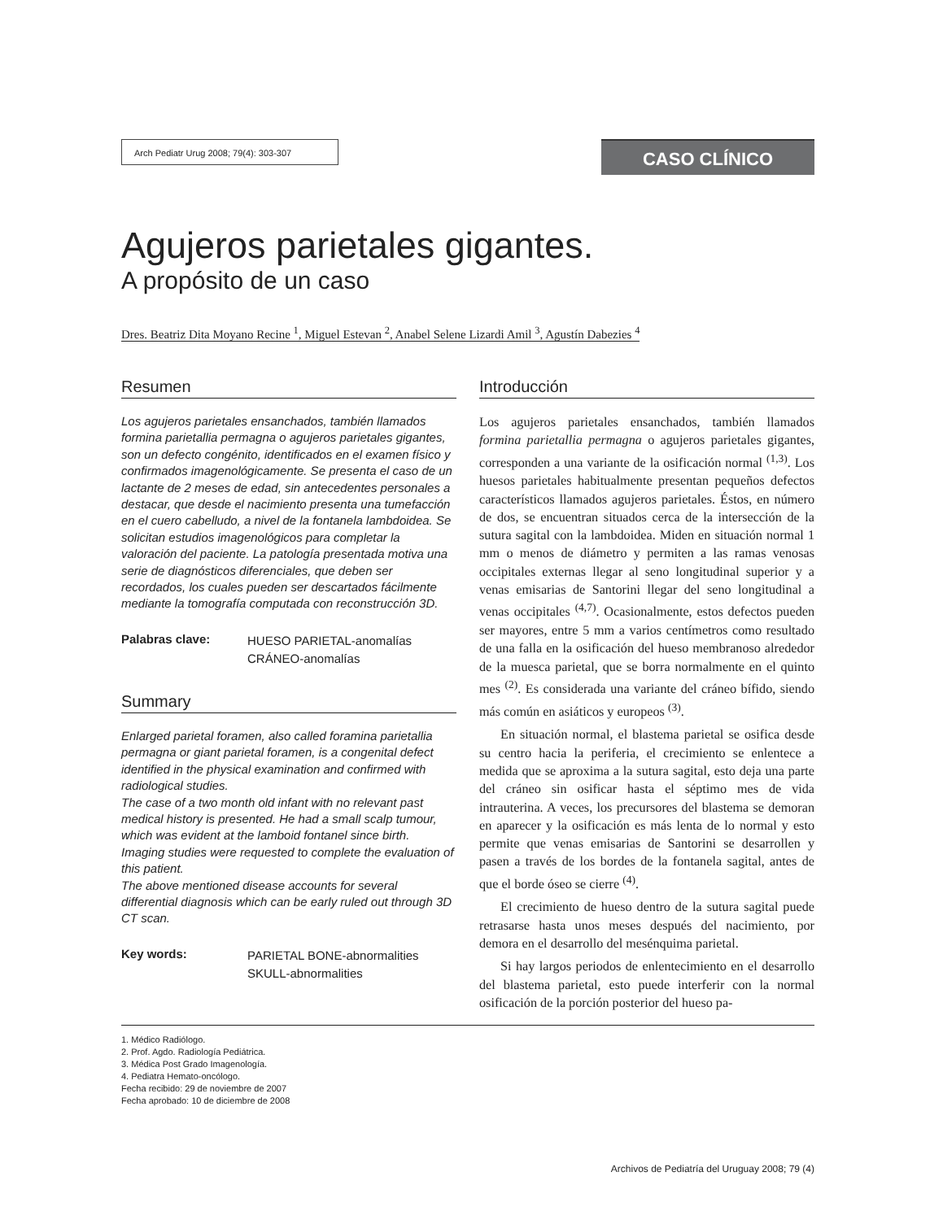Arch Pediatr Urug 2008; 79(4): 303-307
CASO CLÍNICO
Agujeros parietales gigantes.
A propósito de un caso
Dres. Beatriz Dita Moyano Recine <sup>1</sup>, Miguel Estevan <sup>2</sup>, Anabel Selene Lizardi Amil <sup>3</sup>, Agustín Dabezies <sup>4</sup>
Resumen
Los agujeros parietales ensanchados, también llamados formina parietallia permagna o agujeros parietales gigantes, son un defecto congénito, identificados en el examen físico y confirmados imagenológicamente. Se presenta el caso de un lactante de 2 meses de edad, sin antecedentes personales a destacar, que desde el nacimiento presenta una tumefacción en el cuero cabelludo, a nivel de la fontanela lambdoidea. Se solicitan estudios imagenológicos para completar la valoración del paciente. La patología presentada motiva una serie de diagnósticos diferenciales, que deben ser recordados, los cuales pueden ser descartados fácilmente mediante la tomografía computada con reconstrucción 3D.
Palabras clave:
HUESO PARIETAL-anomalías
CRÁNEO-anomalías
Summary
Enlarged parietal foramen, also called foramina parietallia permagna or giant parietal foramen, is a congenital defect identified in the physical examination and confirmed with radiological studies.
The case of a two month old infant with no relevant past medical history is presented. He had a small scalp tumour, which was evident at the lamboid fontanel since birth.
Imaging studies were requested to complete the evaluation of this patient.
The above mentioned disease accounts for several differential diagnosis which can be early ruled out through 3D CT scan.
Key words:
PARIETAL BONE-abnormalities
SKULL-abnormalities
Introducción
Los agujeros parietales ensanchados, también llamados formina parietallia permagna o agujeros parietales gigantes, corresponden a una variante de la osificación normal <sup>(1,3)</sup>. Los huesos parietales habitualmente presentan pequeños defectos característicos llamados agujeros parietales. Éstos, en número de dos, se encuentran situados cerca de la intersección de la sutura sagital con la lambdoidea. Miden en situación normal 1 mm o menos de diámetro y permiten a las ramas venosas occipitales externas llegar al seno longitudinal superior y a venas emisarias de Santorini llegar del seno longitudinal a venas occipitales <sup>(4,7)</sup>. Ocasionalmente, estos defectos pueden ser mayores, entre 5 mm a varios centímetros como resultado de una falla en la osificación del hueso membranoso alrededor de la muesca parietal, que se borra normalmente en el quinto mes <sup>(2)</sup>. Es considerada una variante del cráneo bífido, siendo más común en asiáticos y europeos <sup>(3)</sup>.
En situación normal, el blastema parietal se osifica desde su centro hacia la periferia, el crecimiento se enlentece a medida que se aproxima a la sutura sagital, esto deja una parte del cráneo sin osificar hasta el séptimo mes de vida intrauterina. A veces, los precursores del blastema se demoran en aparecer y la osificación es más lenta de lo normal y esto permite que venas emisarias de Santorini se desarrollen y pasen a través de los bordes de la fontanela sagital, antes de que el borde óseo se cierre <sup>(4)</sup>.
El crecimiento de hueso dentro de la sutura sagital puede retrasarse hasta unos meses después del nacimiento, por demora en el desarrollo del mesénquima parietal.
Si hay largos periodos de enlentecimiento en el desarrollo del blastema parietal, esto puede interferir con la normal osificación de la porción posterior del hueso pa-
1. Médico Radiólogo.
2. Prof. Agdo. Radiología Pediátrica.
3. Médica Post Grado Imagenología.
4. Pediatra Hemato-oncólogo.
Fecha recibido: 29 de noviembre de 2007
Fecha aprobado: 10 de diciembre de 2008
Archivos de Pediatría del Uruguay 2008; 79 (4)